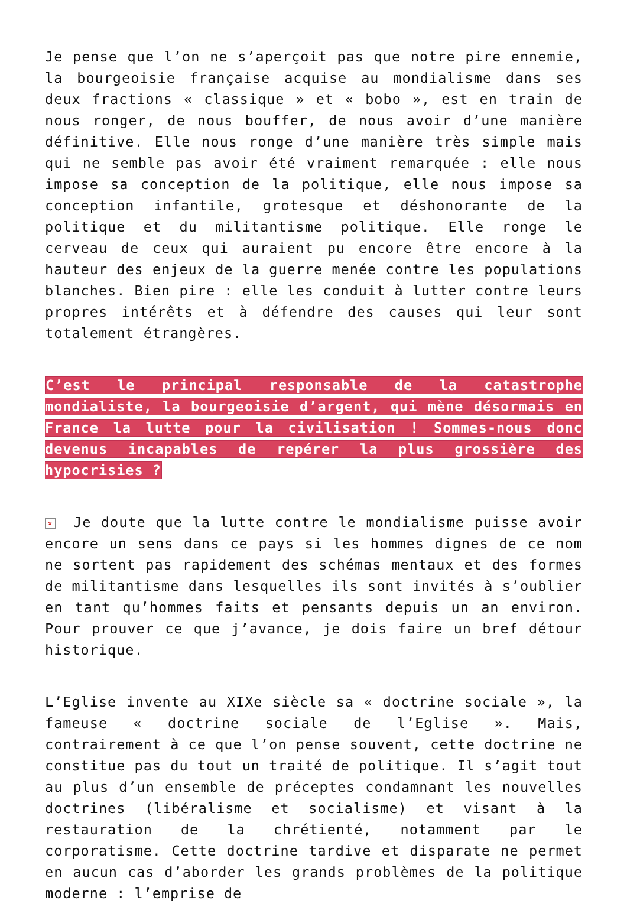Je pense que l’on ne s’aperçoit pas que notre pire ennemie, la bourgeoisie française acquise au mondialisme dans ses deux fractions « classique » et « bobo », est en train de nous ronger, de nous bouffer, de nous avoir d’une manière définitive. Elle nous ronge d’une manière très simple mais qui ne semble pas avoir été vraiment remarquée : elle nous impose sa conception de la politique, elle nous impose sa conception infantile, grotesque et déshonorante de la politique et du militantisme politique. Elle ronge le cerveau de ceux qui auraient pu encore être encore à la hauteur des enjeux de la guerre menée contre les populations blanches. Bien pire : elle les conduit à lutter contre leurs propres intérêts et à défendre des causes qui leur sont totalement étrangères.
C’est le principal responsable de la catastrophe mondialiste, la bourgeoisie d’argent, qui mène désormais en France la lutte pour la civilisation ! Sommes-nous donc devenus incapables de repérer la plus grossière des hypocrisies ?
× Je doute que la lutte contre le mondialisme puisse avoir encore un sens dans ce pays si les hommes dignes de ce nom ne sortent pas rapidement des schémas mentaux et des formes de militantisme dans lesquelles ils sont invités à s’oublier en tant qu’hommes faits et pensants depuis un an environ. Pour prouver ce que j’avance, je dois faire un bref détour historique.
L’Eglise invente au XIXe siècle sa « doctrine sociale », la fameuse « doctrine sociale de l’Eglise ». Mais, contrairement à ce que l’on pense souvent, cette doctrine ne constitue pas du tout un traité de politique. Il s’agit tout au plus d’un ensemble de préceptes condamnant les nouvelles doctrines (libéralisme et socialisme) et visant à la restauration de la chrétienté, notamment par le corporatisme. Cette doctrine tardive et disparate ne permet en aucun cas d’aborder les grands problèmes de la politique moderne : l’emprise de